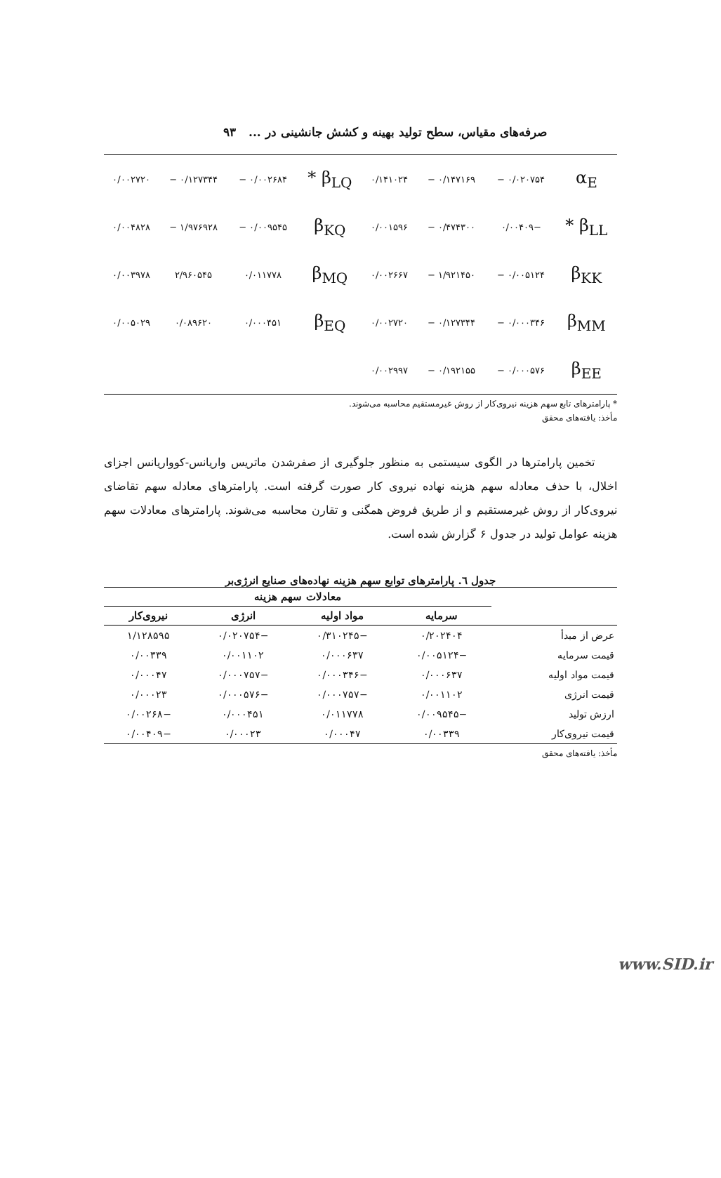صرفه‌های مقیاس، سطح تولید بهینه و کشش جانشینی در ... ۹۳
| α<sub>E</sub> | ۰/۰۲۰۷۵۴ − | ۰/۱۴۷۱۶۹ − | ۰/۱۴۱۰۲۴ | β<sub>LQ</sub> * | ۰/۰۰۲۶۸۴ − | ۰/۱۲۷۳۴۴ − | ۰/۰۰۲۷۲۰ |
| β<sub>LL</sub> * | −۰/۰۰۴۰۹ | ۰/۴۷۴۳۰۰ − | ۰/۰۰۱۵۹۶ | β<sub>KQ</sub> | ۰/۰۰۹۵۴۵ − | ۱/۹۷۶۹۲۸ − | ۰/۰۰۴۸۲۸ |
| β<sub>KK</sub> | ۰/۰۰۵۱۲۴ − | ۱/۹۲۱۴۵۰ − | ۰/۰۰۲۶۶۷ | β<sub>MQ</sub> | ۰/۰۱۱۷۷۸ | ۲/۹۶۰۵۴۵ | ۰/۰۰۳۹۷۸ |
| β<sub>MM</sub> | ۰/۰۰۰۳۴۶ − | ۰/۱۲۷۳۴۴ − | ۰/۰۰۲۷۲۰ | β<sub>EQ</sub> | ۰/۰۰۰۴۵۱ | ۰/۰۸۹۶۲۰ | ۰/۰۰۵۰۲۹ |
| β<sub>EE</sub> | ۰/۰۰۰۵۷۶ − | ۰/۱۹۲۱۵۵ − | ۰/۰۰۲۹۹۷ | | | | |
* پارامترهای تابع سهم هزینه نیروی‌کار از روش غیرمستقیم محاسبه می‌شوند.
مأخذ: یافته‌های محقق
تخمین پارامترها در الگوی سیستمی به منظور جلوگیری از صفرشدن ماتریس واریانس-کوواریانس اجزای اخلال، با حذف معادله سهم هزینه نهاده نیروی کار صورت گرفته است. پارامترهای معادله سهم تقاضای نیروی‌کار از روش غیرمستقیم و از طریق فروض همگنی و تقارن محاسبه می‌شوند. پارامترهای معادلات سهم هزینه عوامل تولید در جدول ۶ گزارش شده است.
جدول ٦. پارامترهای توابع سهم هزینه نهاده‌های صنایع انرژی‌بر
| | معادلات سهم هزینه | | | |
| --- | --- | --- | --- | --- |
| | سرمایه | مواد اولیه | انرژی | نیروی‌کار |
| عرض از مبدأ | ۰/۲۰۲۴۰۴ | −۰/۳۱۰۲۴۵ | −۰/۰۲۰۷۵۴ | ۱/۱۲۸۵۹۵ |
| قیمت سرمایه | −۰/۰۰۵۱۲۴ | ۰/۰۰۰۶۳۷ | ۰/۰۰۱۱۰۲ | ۰/۰۰۳۳۹ |
| قیمت مواد اولیه | ۰/۰۰۰۶۳۷ | −۰/۰۰۰۳۴۶ | −۰/۰۰۰۷۵۷ | ۰/۰۰۰۴۷ |
| قیمت انرژی | ۰/۰۰۱۱۰۲ | −۰/۰۰۰۷۵۷ | −۰/۰۰۰۵۷۶ | ۰/۰۰۰۲۳ |
| ارزش تولید | −۰/۰۰۹۵۴۵ | ۰/۰۱۱۷۷۸ | ۰/۰۰۰۴۵۱ | −۰/۰۰۲۶۸ |
| قیمت نیروی‌کار | ۰/۰۰۳۳۹ | ۰/۰۰۰۴۷ | ۰/۰۰۰۲۳ | −۰/۰۰۴۰۹ |
مأخذ: یافته‌های محقق
www.SID.ir